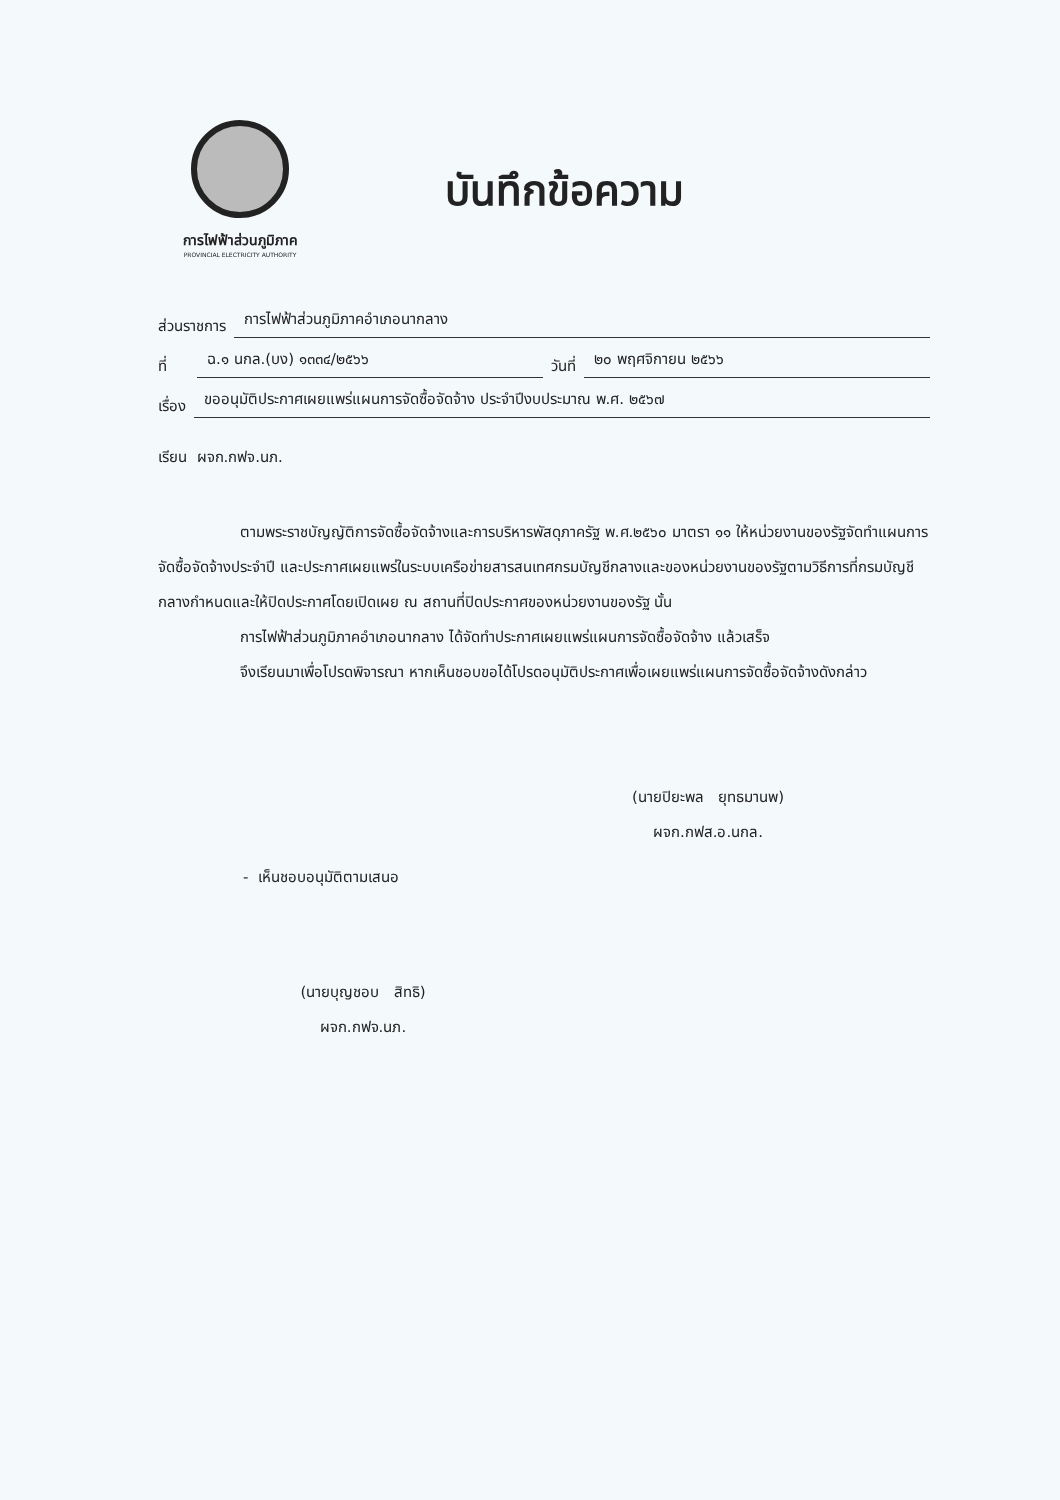การไฟฟ้าส่วนภูมิภาค
PROVINCIAL ELECTRICITY AUTHORITY
บันทึกข้อความ
ส่วนราชการ การไฟฟ้าส่วนภูมิภาคอำเภอนากลาง
ที่ ฉ.๑ นกล.(บง) ๑๓๓๔/๒๕๖๖ วันที่ ๒๐ พฤศจิกายน ๒๕๖๖
เรื่อง ขออนุมัติประกาศเผยแพร่แผนการจัดซื้อจัดจ้าง ประจำปีงบประมาณ พ.ศ. ๒๕๖๗
เรียน ผจก.กฟจ.นภ.
ตามพระราชบัญญัติการจัดซื้อจัดจ้างและการบริหารพัสดุภาครัฐ พ.ศ.๒๕๖๐ มาตรา ๑๑ ให้หน่วยงานของรัฐจัดทำแผนการจัดซื้อจัดจ้างประจำปี และประกาศเผยแพร่ในระบบเครือข่ายสารสนเทศกรมบัญชีกลางและของหน่วยงานของรัฐตามวิธีการที่กรมบัญชีกลางกำหนดและให้ปิดประกาศโดยเปิดเผย ณ สถานที่ปิดประกาศของหน่วยงานของรัฐ นั้น
การไฟฟ้าส่วนภูมิภาคอำเภอนากลาง ได้จัดทำประกาศเผยแพร่แผนการจัดซื้อจัดจ้าง แล้วเสร็จ
จึงเรียนมาเพื่อโปรดพิจารณา หากเห็นชอบขอได้โปรดอนุมัติประกาศเพื่อเผยแพร่แผนการจัดซื้อจัดจ้างดังกล่าว
(นายปิยะพล ยุทธมานพ)
ผจก.กฟส.อ.นกล.
- เห็นชอบอนุมัติตามเสนอ
(นายบุญชอบ สิทธิ)
ผจก.กฟจ.นภ.